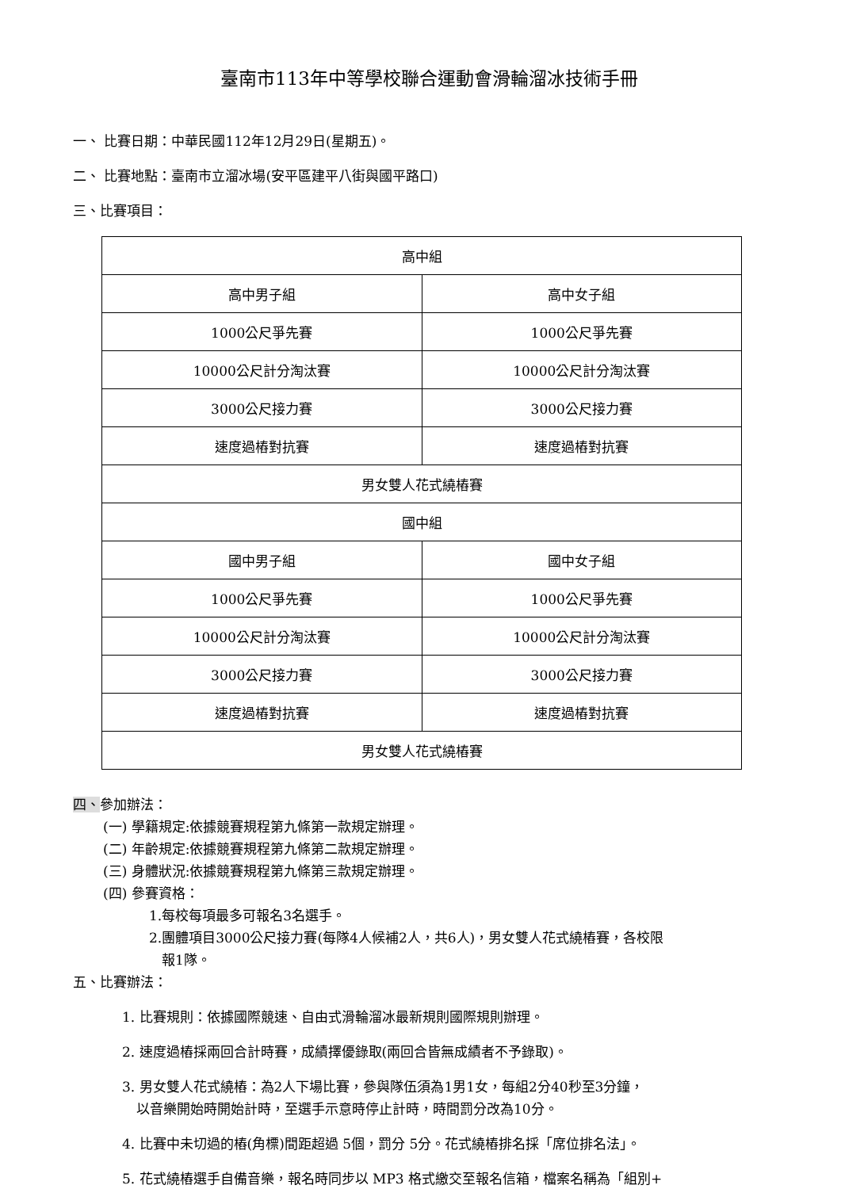臺南市113年中等學校聯合運動會滑輪溜冰技術手冊
一、 比賽日期：中華民國112年12月29日(星期五)。
二、 比賽地點：臺南市立溜冰場(安平區建平八街與國平路口)
三、比賽項目：
| 高中組 | |
| 高中男子組 | 高中女子組 |
| 1000公尺爭先賽 | 1000公尺爭先賽 |
| 10000公尺計分淘汰賽 | 10000公尺計分淘汰賽 |
| 3000公尺接力賽 | 3000公尺接力賽 |
| 速度過樁對抗賽 | 速度過樁對抗賽 |
| 男女雙人花式繞樁賽 | |
| 國中組 | |
| 國中男子組 | 國中女子組 |
| 1000公尺爭先賽 | 1000公尺爭先賽 |
| 10000公尺計分淘汰賽 | 10000公尺計分淘汰賽 |
| 3000公尺接力賽 | 3000公尺接力賽 |
| 速度過樁對抗賽 | 速度過樁對抗賽 |
| 男女雙人花式繞樁賽 | |
四、參加辦法：
(一) 學籍規定:依據競賽規程第九條第一款規定辦理。
(二) 年齡規定:依據競賽規程第九條第二款規定辦理。
(三) 身體狀況:依據競賽規程第九條第三款規定辦理。
(四) 參賽資格：
1.每校每項最多可報名3名選手。
2.團體項目3000公尺接力賽(每隊4人候補2人，共6人)，男女雙人花式繞樁賽，各校限
報1隊。
五、比賽辦法：
1. 比賽規則：依據國際競速、自由式滑輪溜冰最新規則國際規則辦理。
2. 速度過樁採兩回合計時賽，成績擇優錄取(兩回合皆無成績者不予錄取)。
3. 男女雙人花式繞樁：為2人下場比賽，參與隊伍須為1男1女，每組2分40秒至3分鐘，
以音樂開始時開始計時，至選手示意時停止計時，時間罰分改為10分。
4. 比賽中未切過的樁(角標)間距超過 5個，罰分 5分。花式繞樁排名採「席位排名法」。
5. 花式繞樁選手自備音樂，報名時同步以 MP3 格式繳交至報名信箱，檔案名稱為「組別+